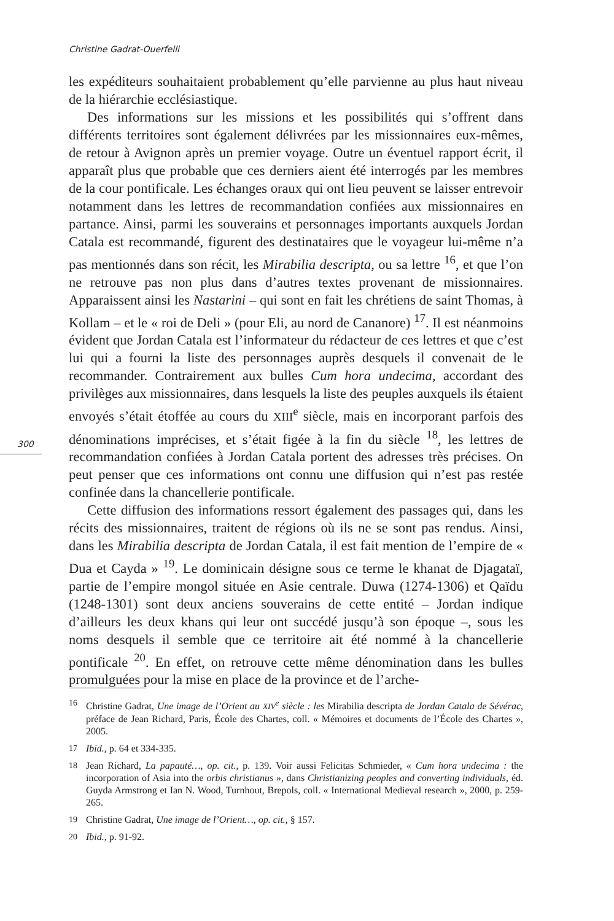Christine Gadrat-Ouerfelli
300
les expéditeurs souhaitaient probablement qu’elle parvienne au plus haut niveau de la hiérarchie ecclésiastique.
Des informations sur les missions et les possibilités qui s’offrent dans différents territoires sont également délivrées par les missionnaires eux-mêmes, de retour à Avignon après un premier voyage. Outre un éventuel rapport écrit, il apparaît plus que probable que ces derniers aient été interrogés par les membres de la cour pontificale. Les échanges oraux qui ont lieu peuvent se laisser entrevoir notamment dans les lettres de recommandation confiées aux missionnaires en partance. Ainsi, parmi les souverains et personnages importants auxquels Jordan Catala est recommandé, figurent des destinataires que le voyageur lui-même n’a pas mentionnés dans son récit, les Mirabilia descripta, ou sa lettre <sup>16</sup>, et que l’on ne retrouve pas non plus dans d’autres textes provenant de missionnaires. Apparaissent ainsi les Nastarini – qui sont en fait les chrétiens de saint Thomas, à Kollam – et le « roi de Deli » (pour Eli, au nord de Cananore) <sup>17</sup>. Il est néanmoins évident que Jordan Catala est l’informateur du rédacteur de ces lettres et que c’est lui qui a fourni la liste des personnages auprès desquels il convenait de le recommander. Contrairement aux bulles Cum hora undecima, accordant des privilèges aux missionnaires, dans lesquels la liste des peuples auxquels ils étaient envoyés s’était étoffée au cours du XIII<sup>e</sup> siècle, mais en incorporant parfois des dénominations imprécises, et s’était figée à la fin du siècle <sup>18</sup>, les lettres de recommandation confiées à Jordan Catala portent des adresses très précises. On peut penser que ces informations ont connu une diffusion qui n’est pas restée confinée dans la chancellerie pontificale.
Cette diffusion des informations ressort également des passages qui, dans les récits des missionnaires, traitent de régions où ils ne se sont pas rendus. Ainsi, dans les Mirabilia descripta de Jordan Catala, il est fait mention de l’empire de « Dua et Cayda » <sup>19</sup>. Le dominicain désigne sous ce terme le khanat de Djagataï, partie de l’empire mongol située en Asie centrale. Duwa (1274-1306) et Qaïdu (1248-1301) sont deux anciens souverains de cette entité – Jordan indique d’ailleurs les deux khans qui leur ont succédé jusqu’à son époque –, sous les noms desquels il semble que ce territoire ait été nommé à la chancellerie pontificale <sup>20</sup>. En effet, on retrouve cette même dénomination dans les bulles promulguées pour la mise en place de la province et de l’arche-
16 Christine Gadrat, Une image de l’Orient au XIV<sup>e</sup> siècle : les Mirabilia descripta de Jordan Catala de Sévérac, préface de Jean Richard, Paris, École des Chartes, coll. « Mémoires et documents de l’École des Chartes », 2005.
17 Ibid., p. 64 et 334-335.
18 Jean Richard, La papauté…, op. cit., p. 139. Voir aussi Felicitas Schmieder, « Cum hora undecima : the incorporation of Asia into the orbis christianus », dans Christianizing peoples and converting individuals, éd. Guyda Armstrong et Ian N. Wood, Turnhout, Brepols, coll. « International Medieval research », 2000, p. 259-265.
19 Christine Gadrat, Une image de l’Orient…, op. cit., § 157.
20 Ibid., p. 91-92.